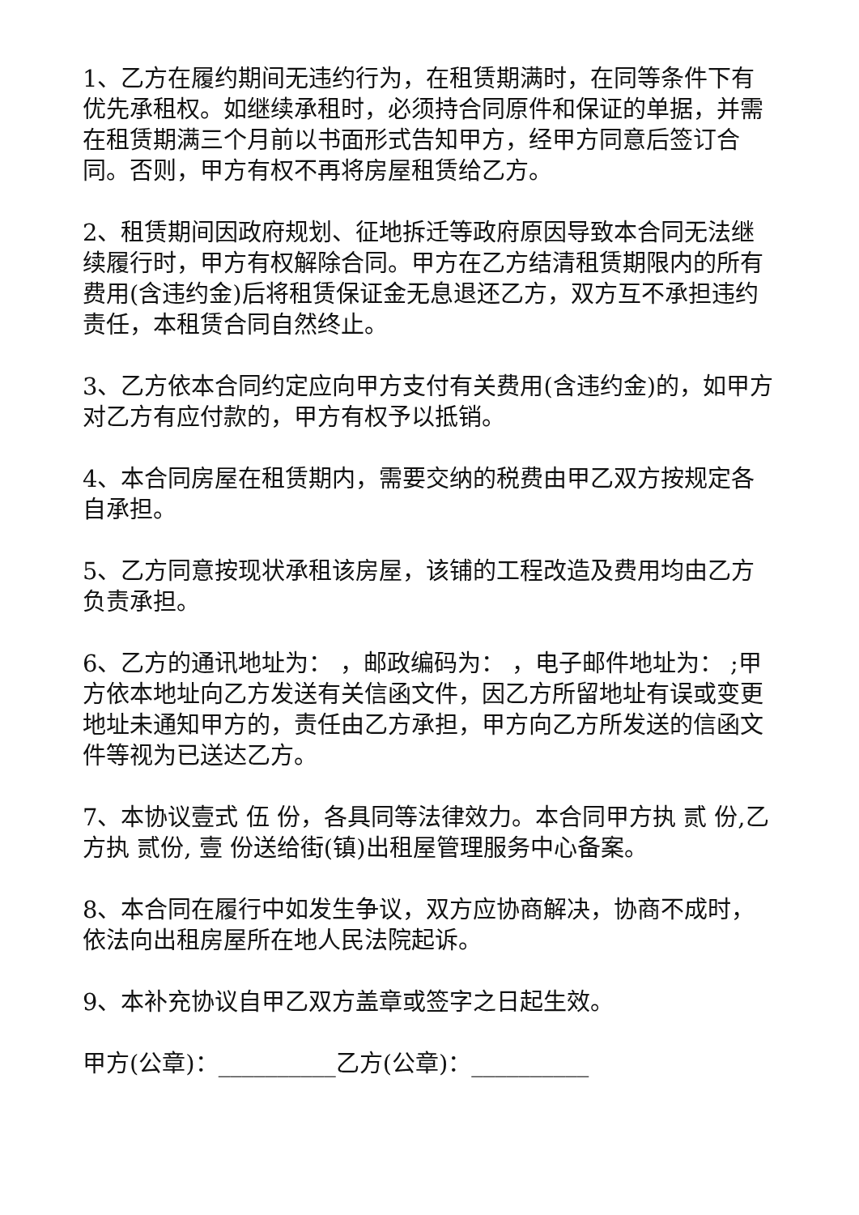1、乙方在履约期间无违约行为，在租赁期满时，在同等条件下有优先承租权。如继续承租时，必须持合同原件和保证的单据，并需在租赁期满三个月前以书面形式告知甲方，经甲方同意后签订合同。否则，甲方有权不再将房屋租赁给乙方。
2、租赁期间因政府规划、征地拆迁等政府原因导致本合同无法继续履行时，甲方有权解除合同。甲方在乙方结清租赁期限内的所有费用(含违约金)后将租赁保证金无息退还乙方，双方互不承担违约责任，本租赁合同自然终止。
3、乙方依本合同约定应向甲方支付有关费用(含违约金)的，如甲方对乙方有应付款的，甲方有权予以抵销。
4、本合同房屋在租赁期内，需要交纳的税费由甲乙双方按规定各自承担。
5、乙方同意按现状承租该房屋，该铺的工程改造及费用均由乙方负责承担。
6、乙方的通讯地址为： ，邮政编码为： ，电子邮件地址为： ;甲方依本地址向乙方发送有关信函文件，因乙方所留地址有误或变更地址未通知甲方的，责任由乙方承担，甲方向乙方所发送的信函文件等视为已送达乙方。
7、本协议壹式 伍 份，各具同等法律效力。本合同甲方执 贰 份,乙方执 贰份, 壹 份送给街(镇)出租屋管理服务中心备案。
8、本合同在履行中如发生争议，双方应协商解决，协商不成时，依法向出租房屋所在地人民法院起诉。
9、本补充协议自甲乙双方盖章或签字之日起生效。
甲方(公章)：__________乙方(公章)：__________